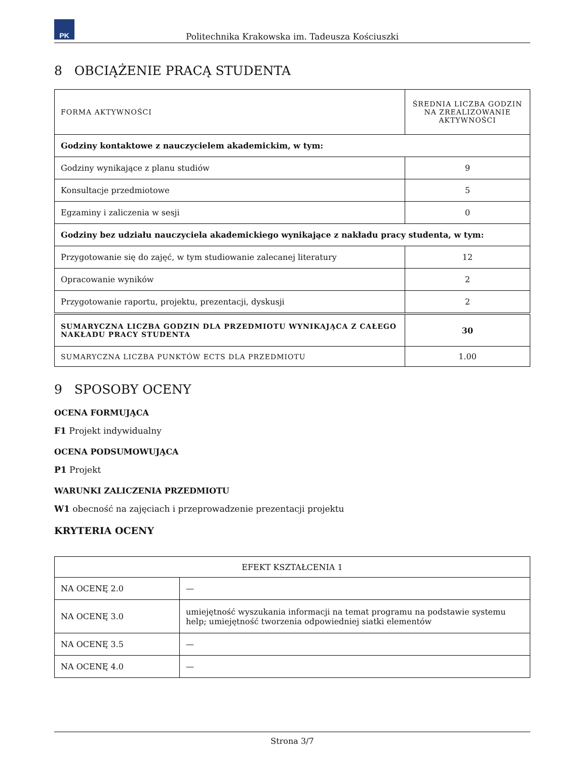PK
Politechnika Krakowska im. Tadeusza Kościuszki
8 OBCIĄŻENIE PRACĄ STUDENTA
| FORMA AKTYWNOŚCI | ŚREDNIA LICZBA GODZIN NA ZREALIZOWANIE AKTYWNOŚCI |
| Godziny kontaktowe z nauczycielem akademickim, w tym: | |
| Godziny wynikające z planu studiów | 9 |
| Konsultacje przedmiotowe | 5 |
| Egzaminy i zaliczenia w sesji | 0 |
| Godziny bez udziału nauczyciela akademickiego wynikające z nakładu pracy studenta, w tym: | |
| Przygotowanie się do zajęć, w tym studiowanie zalecanej literatury | 12 |
| Opracowanie wyników | 2 |
| Przygotowanie raportu, projektu, prezentacji, dyskusji | 2 |
| SUMARYCZNA LICZBA GODZIN DLA PRZEDMIOTU WYNIKAJĄCA Z CAŁEGO NAKŁADU PRACY STUDENTA | 30 |
| SUMARYCZNA LICZBA PUNKTÓW ECTS DLA PRZEDMIOTU | 1.00 |
9 SPOSOBY OCENY
OCENA FORMUJĄCA
F1 Projekt indywidualny
OCENA PODSUMOWUJĄCA
P1 Projekt
WARUNKI ZALICZENIA PRZEDMIOTU
W1 obecność na zajęciach i przeprowadzenie prezentacji projektu
KRYTERIA OCENY
| EFEKT KSZTAŁCENIA 1 | |
| NA OCENĘ 2.0 | — |
| NA OCENĘ 3.0 | umiejętność wyszukania informacji na temat programu na podstawie systemu help; umiejętność tworzenia odpowiedniej siatki elementów |
| NA OCENĘ 3.5 | — |
| NA OCENĘ 4.0 | — |
Strona 3/7